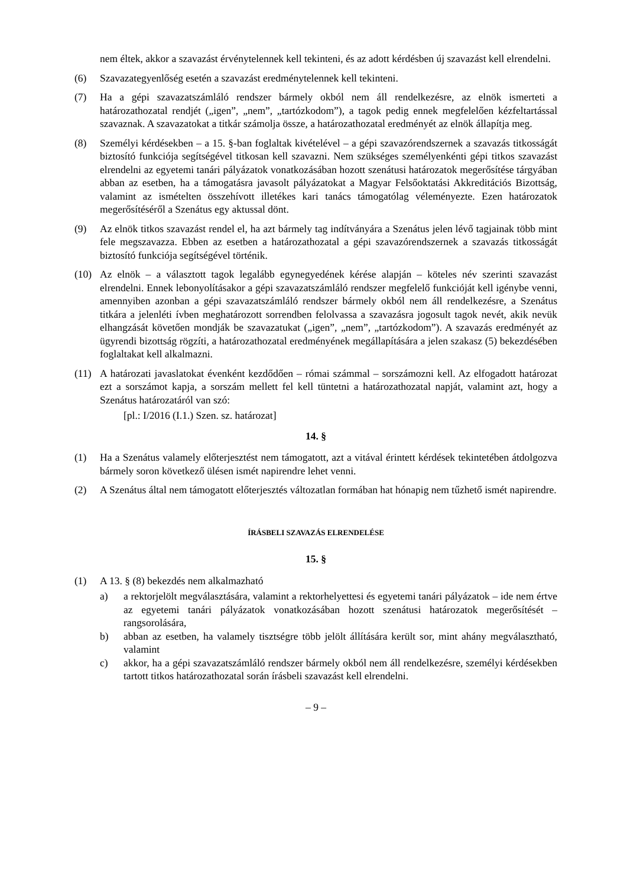nem éltek, akkor a szavazást érvénytelennek kell tekinteni, és az adott kérdésben új szavazást kell elrendelni.
(6) Szavazategyenlőség esetén a szavazást eredménytelennek kell tekinteni.
(7) Ha a gépi szavazatszámláló rendszer bármely okból nem áll rendelkezésre, az elnök ismerteti a határozathozatal rendjét („igen”, „nem”, „tartózkodom”), a tagok pedig ennek megfelelően kézfeltartással szavaznak. A szavazatokat a titkár számolja össze, a határozathozatal eredményét az elnök állapítja meg.
(8) Személyi kérdésekben – a 15. §-ban foglaltak kivételével – a gépi szavazórendszernek a szavazás titkosságát biztosító funkciója segítségével titkosan kell szavazni. Nem szükséges személyenkénti gépi titkos szavazást elrendelni az egyetemi tanári pályázatok vonatkozásában hozott szenátusi határozatok megerősítése tárgyában abban az esetben, ha a támogatásra javasolt pályázatokat a Magyar Felsőoktatási Akkreditációs Bizottság, valamint az ismételten összehívott illetékes kari tanács támogatólag véleményezte. Ezen határozatok megerősítéséről a Szenátus egy aktussal dönt.
(9) Az elnök titkos szavazást rendel el, ha azt bármely tag indítványára a Szenátus jelen lévő tagjainak több mint fele megszavazza. Ebben az esetben a határozathozatal a gépi szavazórendszernek a szavazás titkosságát biztosító funkciója segítségével történik.
(10) Az elnök – a választott tagok legalább egynegyedének kérése alapján – köteles név szerinti szavazást elrendelni. Ennek lebonyolításakor a gépi szavazatszámláló rendszer megfelelő funkcióját kell igénybe venni, amennyiben azonban a gépi szavazatszámláló rendszer bármely okból nem áll rendelkezésre, a Szenátus titkára a jelenléti ívben meghatározott sorrendben felolvassa a szavazásra jogosult tagok nevét, akik nevük elhangzását követően mondják be szavazatukat („igen”, „nem”, „tartózkodom”). A szavazás eredményét az ügyrendi bizottság rögzíti, a határozathozatal eredményének megállapítására a jelen szakasz (5) bekezdésében foglaltakat kell alkalmazni.
(11) A határozati javaslatokat évenként kezdődően – római számmal – sorszámozni kell. Az elfogadott határozat ezt a sorszámot kapja, a sorszám mellett fel kell tüntetni a határozathozatal napját, valamint azt, hogy a Szenátus határozatáról van szó:
[pl.: I/2016 (I.1.) Szen. sz. határozat]
14. §
(1) Ha a Szenátus valamely előterjesztést nem támogatott, azt a vitával érintett kérdések tekintetében átdolgozva bármely soron következő ülésen ismét napirendre lehet venni.
(2) A Szenátus által nem támogatott előterjesztés változatlan formában hat hónapig nem tűzhető ismét napirendre.
ÍRÁSBELI SZAVAZÁS ELRENDELÉSE
15. §
(1) A 13. § (8) bekezdés nem alkalmazható
a) a rektorjelölt megválasztására, valamint a rektorhelyettesi és egyetemi tanári pályázatok – ide nem értve az egyetemi tanári pályázatok vonatkozásában hozott szenátusi határozatok megerősítését – rangsorolására,
b) abban az esetben, ha valamely tisztségre több jelölt állítására került sor, mint ahány megválasztható, valamint
c) akkor, ha a gépi szavazatszámláló rendszer bármely okból nem áll rendelkezésre, személyi kérdésekben tartott titkos határozathozatal során írásbeli szavazást kell elrendelni.
– 9 –